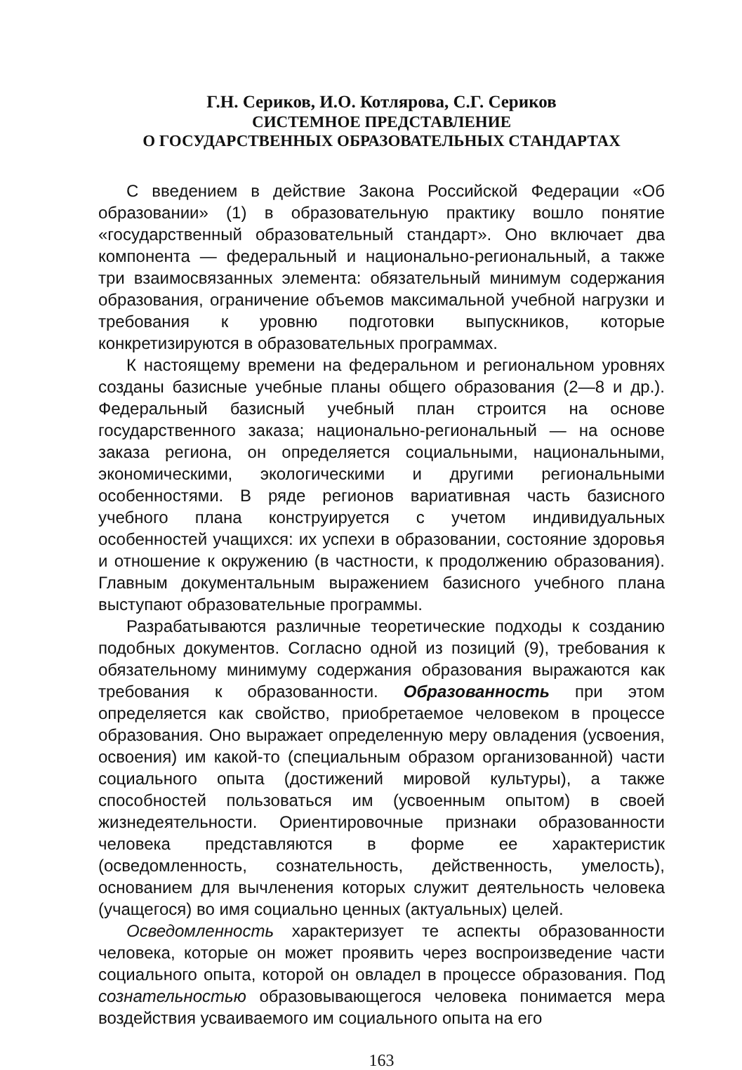Г.Н. Сериков, И.О. Котлярова, С.Г. Сериков
СИСТЕМНОЕ ПРЕДСТАВЛЕНИЕ
О ГОСУДАРСТВЕННЫХ ОБРАЗОВАТЕЛЬНЫХ СТАНДАРТАХ
С введением в действие Закона Российской Федерации «Об образовании» (1) в образовательную практику вошло понятие «государственный образовательный стандарт». Оно включает два компонента — федеральный и национально-региональный, а также три взаимосвязанных элемента: обязательный минимум содержания образования, ограничение объемов максимальной учебной нагрузки и требования к уровню подготовки выпускников, которые конкретизируются в образовательных программах.
К настоящему времени на федеральном и региональном уровнях созданы базисные учебные планы общего образования (2—8 и др.). Федеральный базисный учебный план строится на основе государственного заказа; национально-региональный — на основе заказа региона, он определяется социальными, национальными, экономическими, экологическими и другими региональными особенностями. В ряде регионов вариативная часть базисного учебного плана конструируется с учетом индивидуальных особенностей учащихся: их успехи в образовании, состояние здоровья и отношение к окружению (в частности, к продолжению образования). Главным документальным выражением базисного учебного плана выступают образовательные программы.
Разрабатываются различные теоретические подходы к созданию подобных документов. Согласно одной из позиций (9), требования к обязательному минимуму содержания образования выражаются как требования к образованности. Образованность при этом определяется как свойство, приобретаемое человеком в процессе образования. Оно выражает определенную меру овладения (усвоения, освоения) им какой-то (специальным образом организованной) части социального опыта (достижений мировой культуры), а также способностей пользоваться им (усвоенным опытом) в своей жизнедеятельности. Ориентировочные признаки образованности человека представляются в форме ее характеристик (осведомленность, сознательность, действенность, умелость), основанием для вычленения которых служит деятельность человека (учащегося) во имя социально ценных (актуальных) целей.
Осведомленность характеризует те аспекты образованности человека, которые он может проявить через воспроизведение части социального опыта, которой он овладел в процессе образования. Под сознательностью образовывающегося человека понимается мера воздействия усваиваемого им социального опыта на его
163